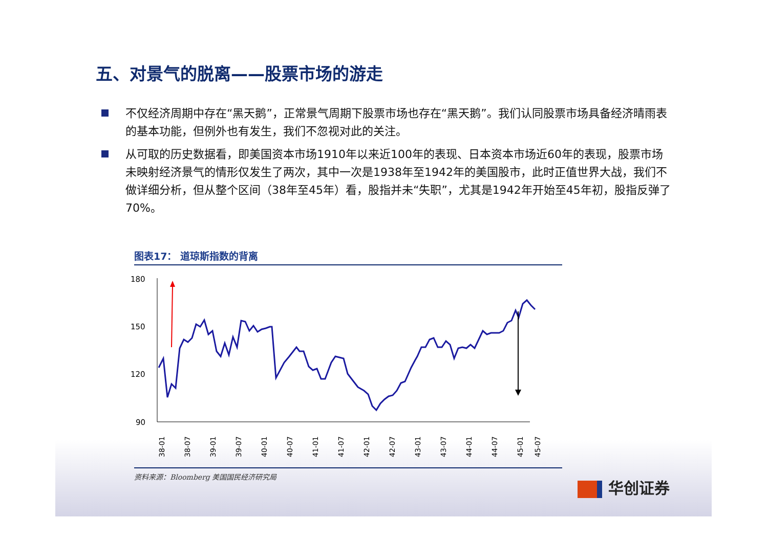五、对景气的脱离——股票市场的游走
不仅经济周期中存在“黑天鹅”，正常景气周期下股票市场也存在“黑天鹅”。我们认同股票市场具备经济晴雨表的基本功能，但例外也有发生，我们不忽视对此的关注。
从可取的历史数据看，即美国资本市场1910年以来近100年的表现、日本资本市场近60年的表现，股票市场未映射经济景气的情形仅发生了两次，其中一次是1938年至1942年的美国股市，此时正值世界大战，我们不做详细分析，但从整个区间（38年至45年）看，股指并未“失职”，尤其是1942年开始至45年初，股指反弹了70%。
图表17： 道琼斯指数的背离
180
150
120
90
38-01
38-07
39-01
39-07
40-01
40-07
41-01
41-07
42-01
42-07
43-01
43-07
44-01
44-07
45-01
45-07
资料来源：Bloomberg 美国国民经济研究局
华创证券